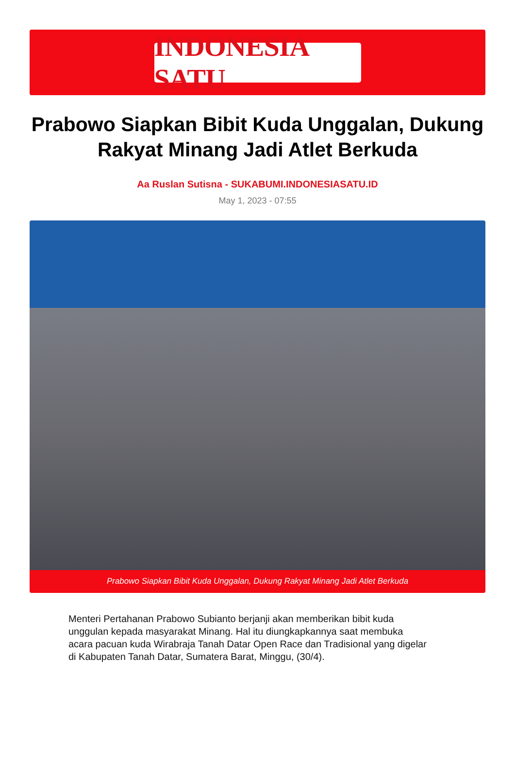INDONESIA SATU
Prabowo Siapkan Bibit Kuda Unggalan, Dukung Rakyat Minang Jadi Atlet Berkuda
Aa Ruslan Sutisna - SUKABUMI.INDONESIASATU.ID
May 1, 2023 - 07:55
Prabowo Siapkan Bibit Kuda Unggalan, Dukung Rakyat Minang Jadi Atlet Berkuda
Menteri Pertahanan Prabowo Subianto berjanji akan memberikan bibit kuda unggulan kepada masyarakat Minang. Hal itu diungkapkannya saat membuka acara pacuan kuda Wirabraja Tanah Datar Open Race dan Tradisional yang digelar di Kabupaten Tanah Datar, Sumatera Barat, Minggu, (30/4).